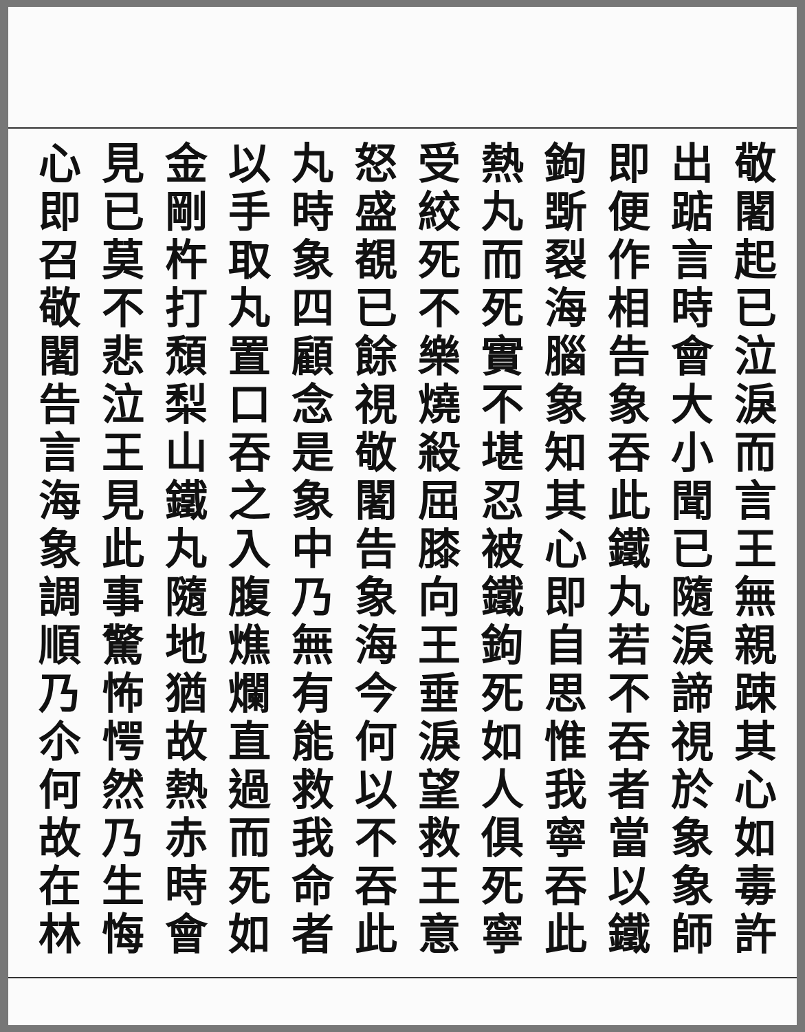敬闍起已泣淚而言王無親踈其心如毒許
出踮言時會大小聞已隨淚諦視於象象師
即便作相告象吞此鐵丸若不吞者當以鐵
鉤斲裂海腦象知其心即自思惟我寧吞此
熱丸而死實不堪忍被鐵鉤死如人俱死寧
受絞死不樂燒殺屈膝向王垂淚望救王意
怒盛覩已餘視敬闍告象海今何以不吞此
丸時象四顧念是象中乃無有能救我命者
以手取丸置口吞之入腹燋爛直過而死如
金剛杵打頹梨山鐵丸隨地猶故熱赤時會
見已莫不悲泣王見此事驚怖愕然乃生悔
心即召敬闍告言海象調順乃尒何故在林